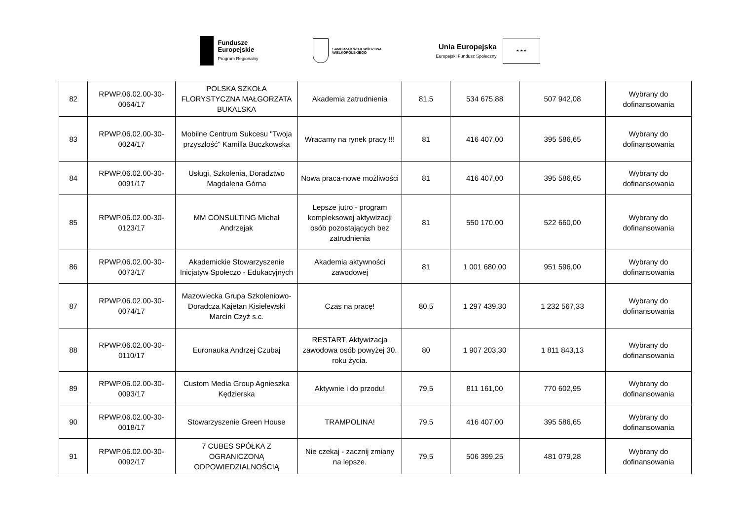Fundusze
Europejskie
Program Regionalny
SAMORZĄD WOJEWÓDZTWA
WIELKOPOLSKIEGO
Unia Europejska
Europejski Fundusz Społeczny
★ ★ ★
| 82 | RPWP.06.02.00-30-0064/17 | POLSKA SZKOŁA FLORYSTYCZNA MAŁGORZATA BUKALSKA | Akademia zatrudnienia | 81,5 | 534 675,88 | 507 942,08 | Wybrany do dofinansowania |
| 83 | RPWP.06.02.00-30-0024/17 | Mobilne Centrum Sukcesu "Twoja przyszłość" Kamilla Buczkowska | Wracamy na rynek pracy !!! | 81 | 416 407,00 | 395 586,65 | Wybrany do dofinansowania |
| 84 | RPWP.06.02.00-30-0091/17 | Usługi, Szkolenia, Doradztwo Magdalena Górna | Nowa praca-nowe możliwości | 81 | 416 407,00 | 395 586,65 | Wybrany do dofinansowania |
| 85 | RPWP.06.02.00-30-0123/17 | MM CONSULTING Michał Andrzejak | Lepsze jutro - program kompleksowej aktywizacji osób pozostających bez zatrudnienia | 81 | 550 170,00 | 522 660,00 | Wybrany do dofinansowania |
| 86 | RPWP.06.02.00-30-0073/17 | Akademickie Stowarzyszenie Inicjatyw Społeczo - Edukacyjnych | Akademia aktywności zawodowej | 81 | 1 001 680,00 | 951 596,00 | Wybrany do dofinansowania |
| 87 | RPWP.06.02.00-30-0074/17 | Mazowiecka Grupa Szkoleniowo-Doradcza Kajetan Kisielewski Marcin Czyż s.c. | Czas na pracę! | 80,5 | 1 297 439,30 | 1 232 567,33 | Wybrany do dofinansowania |
| 88 | RPWP.06.02.00-30-0110/17 | Euronauka Andrzej Czubaj | RESTART. Aktywizacja zawodowa osób powyżej 30. roku życia. | 80 | 1 907 203,30 | 1 811 843,13 | Wybrany do dofinansowania |
| 89 | RPWP.06.02.00-30-0093/17 | Custom Media Group Agnieszka Kędzierska | Aktywnie i do przodu! | 79,5 | 811 161,00 | 770 602,95 | Wybrany do dofinansowania |
| 90 | RPWP.06.02.00-30-0018/17 | Stowarzyszenie Green House | TRAMPOLINA! | 79,5 | 416 407,00 | 395 586,65 | Wybrany do dofinansowania |
| 91 | RPWP.06.02.00-30-0092/17 | 7 CUBES SPÓŁKA Z OGRANICZONĄ ODPOWIEDZIALNOŚCIĄ | Nie czekaj - zacznij zmiany na lepsze. | 79,5 | 506 399,25 | 481 079,28 | Wybrany do dofinansowania |